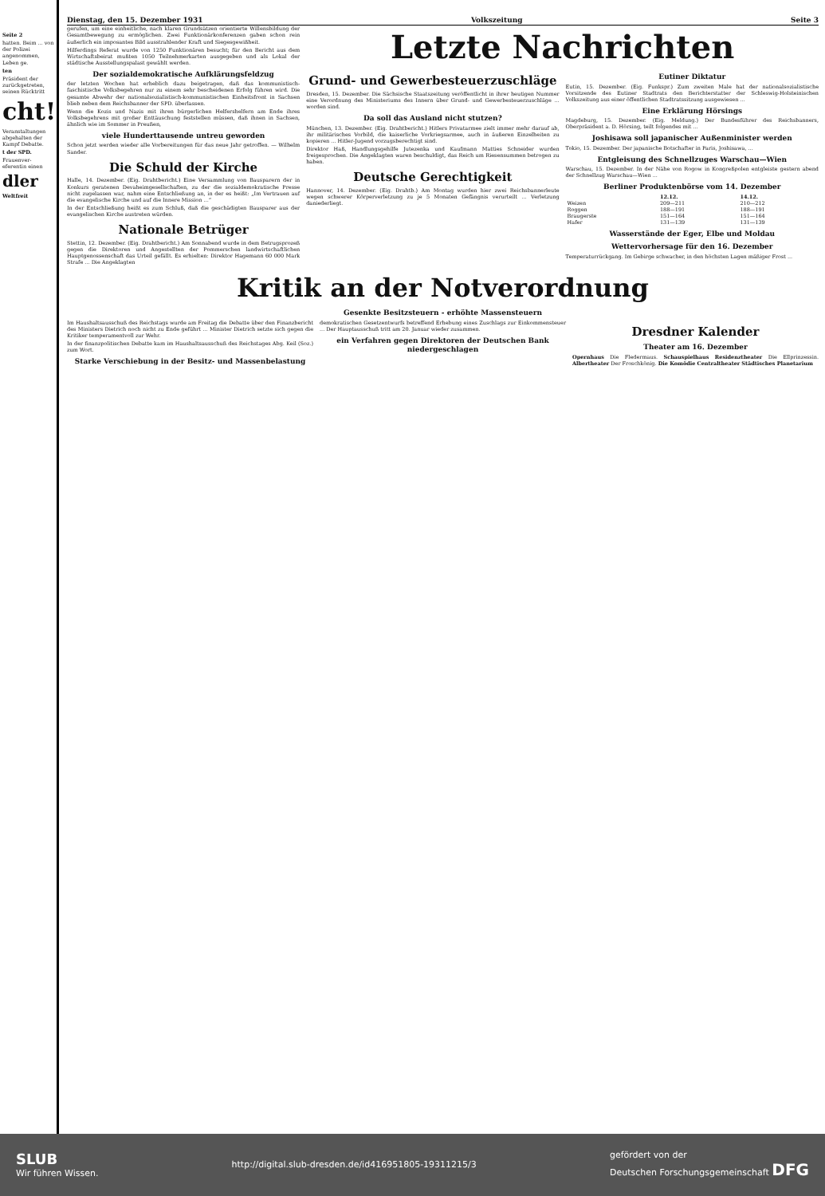Seite 2
hatten. Beim ... von der Polizei angenommen, Leben ge.
ten
Präsident der zurückgetreten, seinen Rücktritt
cht!
Veranstaltungen abgehalten der Kampf Debatte.
t der SPD.
Frauenver- eferentin einen
dler
Weltfreit
Dienstag, den 15. Dezember 1931 Volkszeitung Seite 3
gerufen, um eine einheitliche, nach klaren Grundsätzen orientierte Willensbildung der Gesamtbewegung zu ermöglichen. Zwei Funktionärkonferenzen gaben schon rein äußerlich ein imposantes Bild ausstrahlender Kraft und Siegesgewißheit.
Hilferdings Referat wurde von 1250 Funktionären besucht; für den Bericht aus dem Wirtschaftsbeirat mußten 1050 Teilnehmerkarten ausgegeben und als Lokal der städtische Ausstellungspalast gewählt werden.
Der sozialdemokratische Aufklärungsfeldzug
der letzten Wochen hat erheblich dazu beigetragen, daß das kommunistisch-faschistische Volksbegehren nur zu einem sehr bescheidenen Erfolg führen wird. Die gesamte Abwehr der nationalsozialistisch-kommunistischen Einheitsfront in Sachsen blieb neben dem Reichsbanner der SPD. überlassen.
Wenn die Kozis und Nazis mit ihren bürgerlichen Helfershelfern am Ende ihres Volksbegehrens mit großer Enttäuschung feststellen müssen, daß ihnen in Sachsen, ähnlich wie im Sommer in Preußen,
viele Hunderttausende untreu geworden
Schon jetzt werden wieder alle Vorbereitungen für das neue Jahr getroffen. — Wilhelm Sander.
Die Schuld der Kirche
Halle, 14. Dezember. (Eig. Drahtbericht.) Eine Versammlung von Bausparern der in Konkurs geratenen Devaheimgesellschaften, zu der die sozialdemokratische Presse nicht zugelassen war, nahm eine Entschließung an, in der es heißt: „Im Vertrauen auf die evangelische Kirche und auf die Innere Mission ...“
In der Entschließung heißt es zum Schluß, daß die geschädigten Bausparer aus der evangelischen Kirche austreten würden.
Nationale Betrüger
Stettin, 12. Dezember. (Eig. Drahtbericht.) Am Sonnabend wurde in dem Betrugsprozeß gegen die Direktoren und Angestellten der Pommerschen landwirtschaftlichen Hauptgenossenschaft das Urteil gefällt. Es erhielten: Direktor Hagemann 60 000 Mark Strafe ... Die Angeklagten
Letzte Nachrichten
Grund- und Gewerbesteuerzuschläge
Dresden, 15. Dezember. Die Sächsische Staatszeitung veröffentlicht in ihrer heutigen Nummer eine Verordnung des Ministeriums des Innern über Grund- und Gewerbesteuerzuschläge ... worden sind.
Da soll das Ausland nicht stutzen?
München, 13. Dezember. (Eig. Drahtbericht.) Hitlers Privatarmee zielt immer mehr darauf ab, ihr militärisches Vorbild, die kaiserliche Vorkriegsarmee, auch in äußeren Einzelheiten zu kopieren ... Hitler-Jugend vorzugsberechtigt sind.
Direktor Haß, Handlungsgehilfe Jutezenka und Kaufmann Matties Schneider wurden freigesprochen. Die Angeklagten waren beschuldigt, das Reich um Riesensummen betrogen zu haben.
Deutsche Gerechtigkeit
Hannover, 14. Dezember. (Eig. Drahtb.) Am Montag wurden hier zwei Reichsbannerleute wegen schwerer Körperverletzung zu je 5 Monaten Gefängnis verurteilt ... Verletzung daniederliegt.
Eutiner Diktatur
Eutin, 15. Dezember. (Eig. Funkspr.) Zum zweiten Male hat der nationalsozialistische Vorsitzende des Eutiner Stadtrats den Berichterstatter der Schleswig-Holsteinischen Volkszeitung aus einer öffentlichen Stadtratssitzung ausgewiesen ...
Eine Erklärung Hörsings
Magdeburg, 15. Dezember. (Eig. Meldung.) Der Bundesführer des Reichsbanners, Oberpräsident a. D. Hörsing, teilt folgendes mit ...
Joshisawa soll japanischer Außenminister werden
Tokio, 15. Dezember. Der japanische Botschafter in Paris, Joshisawa, ...
Entgleisung des Schnellzuges Warschau—Wien
Warschau, 15. Dezember. In der Nähe von Rogow in Kongreßpolen entgleiste gestern abend der Schnellzug Warschau—Wien ...
Berliner Produktenbörse vom 14. Dezember
| | 12.12. | 14.12. |
| --- | --- | --- |
| Weizen | 209—211 | 210—212 |
| Roggen | 188—191 | 188—191 |
| Braugerste | 151—164 | 151—164 |
| Hafer | 131—139 | 131—139 |
Wasserstände der Eger, Elbe und Moldau
Wettervorhersage für den 16. Dezember
Temperaturrückgang. Im Gebirge schwacher, in den höchsten Lagen mäßiger Frost ...
Kritik an der Notverordnung
Gesenkte Besitzsteuern - erhöhte Massensteuern
Im Haushaltsausschuß des Reichstags wurde am Freitag die Debatte über den Finanzbericht des Ministers Dietrich noch nicht zu Ende geführt ... Minister Dietrich setzte sich gegen die Kritiker temperamentvoll zur Wehr.
In der finanzpolitischen Debatte kam im Haushaltsausschuß des Reichstages Abg. Keil (Soz.) zum Wort.
Starke Verschiebung in der Besitz- und Massenbelastung
demokratischen Gesetzentwurfs betreffend Erhebung eines Zuschlags zur Einkommensteuer ... Der Hauptausschuß tritt am 20. Januar wieder zusammen.
ein Verfahren gegen Direktoren der Deutschen Bank niedergeschlagen
Dresdner Kalender
Theater am 16. Dezember
Opernhaus Die Fledermaus. Schauspielhaus Residenztheater Die Ellprinzessin. Albertheater Der Froschkönig. Die Komödie Centraltheater Städtisches Planetarium
SLUB
Wir führen Wissen. http://digital.slub-dresden.de/id416951805-19311215/3 gefördert von der
Deutschen Forschungsgemeinschaft DFG